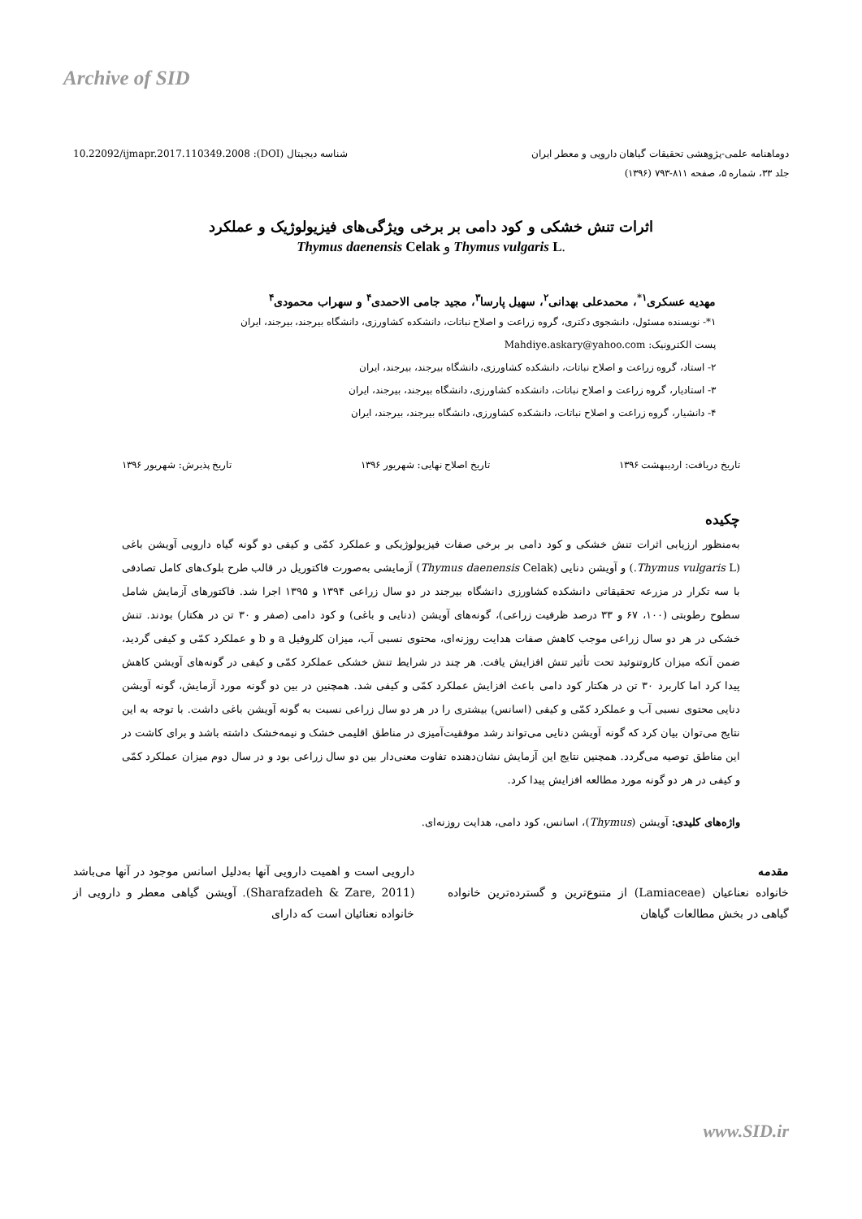Archive of SID
دوماهنامه علمی-پژوهشی تحقیقات گیاهان دارویی و معطر ایران شناسه دیجیتال (DOI): 10.22092/ijmapr.2017.110349.2008
جلد ۳۳، شماره ۵، صفحه ۸۱۱-۷۹۳ (۱۳۹۶)
اثرات تنش خشکی و کود دامی بر برخی ویژگی‌های فیزیولوژیک و عملکرد
Thymus daenensis Celak و Thymus vulgaris L.
مهدیه عسکری<sup>۱*</sup>، محمدعلی بهدانی<sup>۲</sup>، سهیل پارسا<sup>۳</sup>، مجید جامی الاحمدی<sup>۴</sup> و سهراب محمودی<sup>۴</sup>
۱*- نویسنده مسئول، دانشجوی دکتری، گروه زراعت و اصلاح نباتات، دانشکده کشاورزی، دانشگاه بیرجند، بیرجند، ایران
پست الکترونیک: Mahdiye.askary@yahoo.com
۲- استاد، گروه زراعت و اصلاح نباتات، دانشکده کشاورزی، دانشگاه بیرجند، بیرجند، ایران
۳- استادیار، گروه زراعت و اصلاح نباتات، دانشکده کشاورزی، دانشگاه بیرجند، بیرجند، ایران
۴- دانشیار، گروه زراعت و اصلاح نباتات، دانشکده کشاورزی، دانشگاه بیرجند، بیرجند، ایران
تاریخ دریافت: اردیبهشت ۱۳۹۶ تاریخ اصلاح نهایی: شهریور ۱۳۹۶ تاریخ پذیرش: شهریور ۱۳۹۶
چکیده
به‌منظور ارزیابی اثرات تنش خشکی و کود دامی بر برخی صفات فیزیولوژیکی و عملکرد کمّی و کیفی دو گونه گیاه دارویی آویشن باغی (Thymus vulgaris L.) و آویشن دنایی (Thymus daenensis Celak) آزمایشی به‌صورت فاکتوریل در قالب طرح بلوک‌های کامل تصادفی با سه تکرار در مزرعه تحقیقاتی دانشکده کشاورزی دانشگاه بیرجند در دو سال زراعی ۱۳۹۴ و ۱۳۹۵ اجرا شد. فاکتورهای آزمایش شامل سطوح رطوبتی (۱۰۰، ۶۷ و ۳۳ درصد ظرفیت زراعی)، گونه‌های آویشن (دنایی و باغی) و کود دامی (صفر و ۳۰ تن در هکتار) بودند. تنش خشکی در هر دو سال زراعی موجب کاهش صفات هدایت روزنه‌ای، محتوی نسبی آب، میزان کلروفیل a و b و عملکرد کمّی و کیفی گردید، ضمن آنکه میزان کاروتنوئید تحت تأثیر تنش افزایش یافت. هر چند در شرایط تنش خشکی عملکرد کمّی و کیفی در گونه‌های آویشن کاهش پیدا کرد اما کاربرد ۳۰ تن در هکتار کود دامی باعث افزایش عملکرد کمّی و کیفی شد. همچنین در بین دو گونه مورد آزمایش، گونه آویشن دنایی محتوی نسبی آب و عملکرد کمّی و کیفی (اسانس) بیشتری را در هر دو سال زراعی نسبت به گونه آویشن باغی داشت. با توجه به این نتایج می‌توان بیان کرد که گونه آویشن دنایی می‌تواند رشد موفقیت‌آمیزی در مناطق اقلیمی خشک و نیمه‌خشک داشته باشد و برای کاشت در این مناطق توصیه می‌گردد. همچنین نتایج این آزمایش نشان‌دهنده تفاوت معنی‌دار بین دو سال زراعی بود و در سال دوم میزان عملکرد کمّی و کیفی در هر دو گونه مورد مطالعه افزایش پیدا کرد.
واژه‌های کلیدی: آویشن (Thymus)، اسانس، کود دامی، هدایت روزنه‌ای.
مقدمه
خانواده نعناعیان (Lamiaceae) از متنوع‌ترین و گسترده‌ترین خانواده گیاهی در بخش مطالعات گیاهان
دارویی است و اهمیت دارویی آنها به‌دلیل اسانس موجود در آنها می‌باشد (Sharafzadeh & Zare, 2011). آویشن گیاهی معطر و دارویی از خانواده نعنائیان است که دارای
www.SID.ir